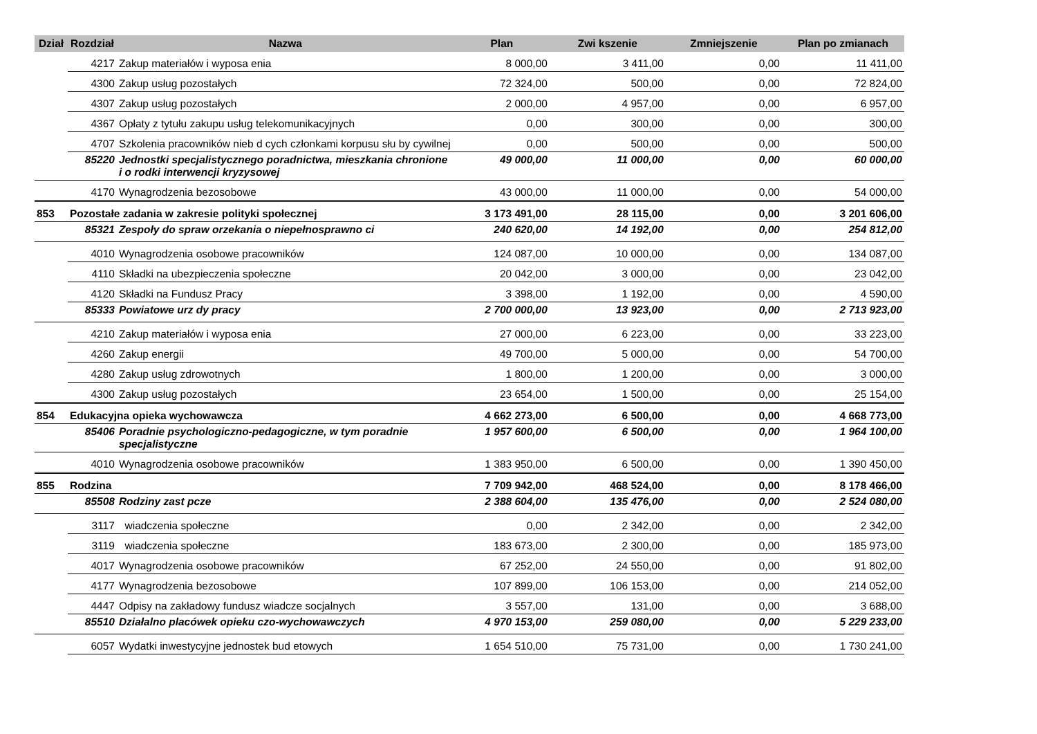| Dział | Rozdział | Nazwa | Plan | Zwi kszenie | Zmniejszenie | Plan po zmianach |
| --- | --- | --- | --- | --- | --- | --- |
| | 4217 | Zakup materiałów i wyposa enia | 8 000,00 | 3 411,00 | 0,00 | 11 411,00 |
| | 4300 | Zakup usług pozostałych | 72 324,00 | 500,00 | 0,00 | 72 824,00 |
| | 4307 | Zakup usług pozostałych | 2 000,00 | 4 957,00 | 0,00 | 6 957,00 |
| | 4367 | Opłaty z tytułu zakupu usług telekomunikacyjnych | 0,00 | 300,00 | 0,00 | 300,00 |
| | 4707 | Szkolenia pracowników nieb d cych członkami korpusu słu by cywilnej | 0,00 | 500,00 | 0,00 | 500,00 |
| | 85220 | Jednostki specjalistycznego poradnictwa, mieszkania chronione i o rodki interwencji kryzysowej | 49 000,00 | 11 000,00 | 0,00 | 60 000,00 |
| | 4170 | Wynagrodzenia bezosobowe | 43 000,00 | 11 000,00 | 0,00 | 54 000,00 |
| 853 | Pozostałe zadania w zakresie polityki społecznej | | 3 173 491,00 | 28 115,00 | 0,00 | 3 201 606,00 |
| | 85321 | Zespoły do spraw orzekania o niepełnosprawno ci | 240 620,00 | 14 192,00 | 0,00 | 254 812,00 |
| | 4010 | Wynagrodzenia osobowe pracowników | 124 087,00 | 10 000,00 | 0,00 | 134 087,00 |
| | 4110 | Składki na ubezpieczenia społeczne | 20 042,00 | 3 000,00 | 0,00 | 23 042,00 |
| | 4120 | Składki na Fundusz Pracy | 3 398,00 | 1 192,00 | 0,00 | 4 590,00 |
| | 85333 | Powiatowe urz dy pracy | 2 700 000,00 | 13 923,00 | 0,00 | 2 713 923,00 |
| | 4210 | Zakup materiałów i wyposa enia | 27 000,00 | 6 223,00 | 0,00 | 33 223,00 |
| | 4260 | Zakup energii | 49 700,00 | 5 000,00 | 0,00 | 54 700,00 |
| | 4280 | Zakup usług zdrowotnych | 1 800,00 | 1 200,00 | 0,00 | 3 000,00 |
| | 4300 | Zakup usług pozostałych | 23 654,00 | 1 500,00 | 0,00 | 25 154,00 |
| 854 | Edukacyjna opieka wychowawcza | | 4 662 273,00 | 6 500,00 | 0,00 | 4 668 773,00 |
| | 85406 | Poradnie psychologiczno-pedagogiczne, w tym poradnie specjalistyczne | 1 957 600,00 | 6 500,00 | 0,00 | 1 964 100,00 |
| | 4010 | Wynagrodzenia osobowe pracowników | 1 383 950,00 | 6 500,00 | 0,00 | 1 390 450,00 |
| 855 | Rodzina | | 7 709 942,00 | 468 524,00 | 0,00 | 8 178 466,00 |
| | 85508 | Rodziny zast pcze | 2 388 604,00 | 135 476,00 | 0,00 | 2 524 080,00 |
| | 3117 | wiadczenia społeczne | 0,00 | 2 342,00 | 0,00 | 2 342,00 |
| | 3119 | wiadczenia społeczne | 183 673,00 | 2 300,00 | 0,00 | 185 973,00 |
| | 4017 | Wynagrodzenia osobowe pracowników | 67 252,00 | 24 550,00 | 0,00 | 91 802,00 |
| | 4177 | Wynagrodzenia bezosobowe | 107 899,00 | 106 153,00 | 0,00 | 214 052,00 |
| | 4447 | Odpisy na zakładowy fundusz wiadcze socjalnych | 3 557,00 | 131,00 | 0,00 | 3 688,00 |
| | 85510 | Działalno placówek opieku czo-wychowawczych | 4 970 153,00 | 259 080,00 | 0,00 | 5 229 233,00 |
| | 6057 | Wydatki inwestycyjne jednostek bud etowych | 1 654 510,00 | 75 731,00 | 0,00 | 1 730 241,00 |